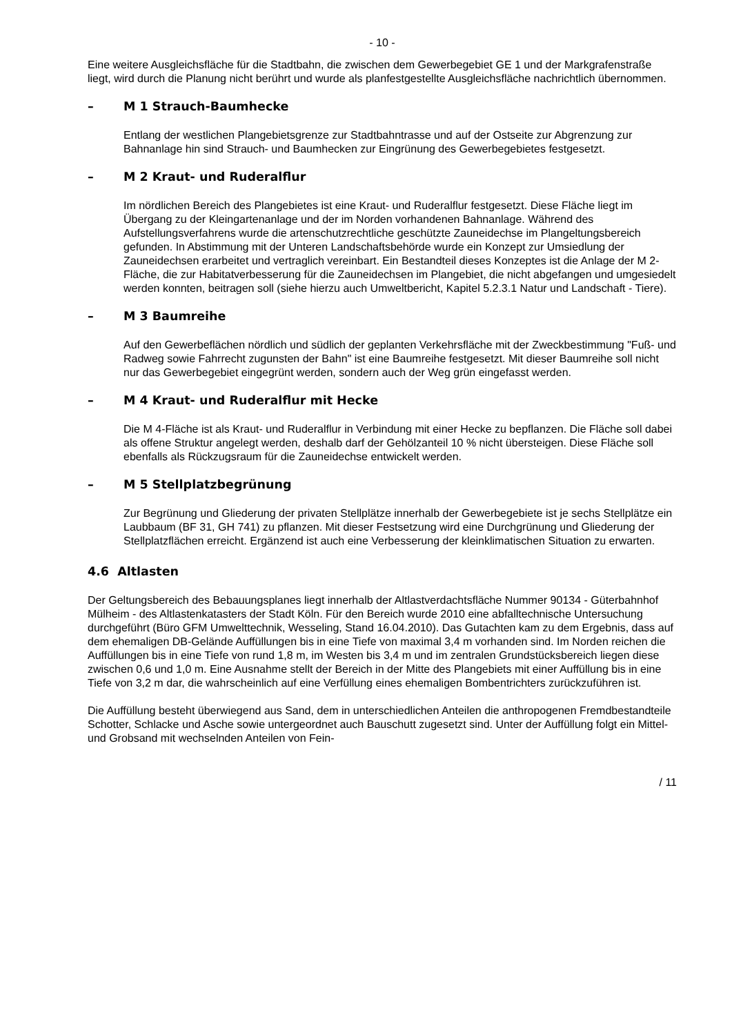- 10 -
Eine weitere Ausgleichsfläche für die Stadtbahn, die zwischen dem Gewerbegebiet GE 1 und der Markgrafenstraße liegt, wird durch die Planung nicht berührt und wurde als planfestgestellte Ausgleichsfläche nachrichtlich übernommen.
– M 1 Strauch-Baumhecke
Entlang der westlichen Plangebietsgrenze zur Stadtbahntrasse und auf der Ostseite zur Abgrenzung zur Bahnanlage hin sind Strauch- und Baumhecken zur Eingrünung des Gewerbegebietes festgesetzt.
– M 2 Kraut- und Ruderalflur
Im nördlichen Bereich des Plangebietes ist eine Kraut- und Ruderalflur festgesetzt. Diese Fläche liegt im Übergang zu der Kleingartenanlage und der im Norden vorhandenen Bahnanlage. Während des Aufstellungsverfahrens wurde die artenschutzrechtliche geschützte Zauneidechse im Plangeltungsbereich gefunden. In Abstimmung mit der Unteren Landschaftsbehörde wurde ein Konzept zur Umsiedlung der Zauneidechsen erarbeitet und vertraglich vereinbart. Ein Bestandteil dieses Konzeptes ist die Anlage der M 2-Fläche, die zur Habitatverbesserung für die Zauneidechsen im Plangebiet, die nicht abgefangen und umgesiedelt werden konnten, beitragen soll (siehe hierzu auch Umweltbericht, Kapitel 5.2.3.1 Natur und Landschaft - Tiere).
– M 3 Baumreihe
Auf den Gewerbeflächen nördlich und südlich der geplanten Verkehrsfläche mit der Zweckbestimmung "Fuß- und Radweg sowie Fahrrecht zugunsten der Bahn" ist eine Baumreihe festgesetzt. Mit dieser Baumreihe soll nicht nur das Gewerbegebiet eingegrünt werden, sondern auch der Weg grün eingefasst werden.
– M 4 Kraut- und Ruderalflur mit Hecke
Die M 4-Fläche ist als Kraut- und Ruderalflur in Verbindung mit einer Hecke zu bepflanzen. Die Fläche soll dabei als offene Struktur angelegt werden, deshalb darf der Gehölzanteil 10 % nicht übersteigen. Diese Fläche soll ebenfalls als Rückzugsraum für die Zauneidechse entwickelt werden.
– M 5 Stellplatzbegrünung
Zur Begrünung und Gliederung der privaten Stellplätze innerhalb der Gewerbegebiete ist je sechs Stellplätze ein Laubbaum (BF 31, GH 741) zu pflanzen. Mit dieser Festsetzung wird eine Durchgrünung und Gliederung der Stellplatzflächen erreicht. Ergänzend ist auch eine Verbesserung der kleinklimatischen Situation zu erwarten.
4.6 Altlasten
Der Geltungsbereich des Bebauungsplanes liegt innerhalb der Altlastverdachtsfläche Nummer 90134 - Güterbahnhof Mülheim - des Altlastenkatasters der Stadt Köln. Für den Bereich wurde 2010 eine abfalltechnische Untersuchung durchgeführt (Büro GFM Umwelttechnik, Wesseling, Stand 16.04.2010). Das Gutachten kam zu dem Ergebnis, dass auf dem ehemaligen DB-Gelände Auffüllungen bis in eine Tiefe von maximal 3,4 m vorhanden sind. Im Norden reichen die Auffüllungen bis in eine Tiefe von rund 1,8 m, im Westen bis 3,4 m und im zentralen Grundstücksbereich liegen diese zwischen 0,6 und 1,0 m. Eine Ausnahme stellt der Bereich in der Mitte des Plangebiets mit einer Auffüllung bis in eine Tiefe von 3,2 m dar, die wahrscheinlich auf eine Verfüllung eines ehemaligen Bombentrichters zurückzuführen ist.
Die Auffüllung besteht überwiegend aus Sand, dem in unterschiedlichen Anteilen die anthropogenen Fremdbestandteile Schotter, Schlacke und Asche sowie untergeordnet auch Bauschutt zugesetzt sind. Unter der Auffüllung folgt ein Mittel- und Grobsand mit wechselnden Anteilen von Fein-
/ 11